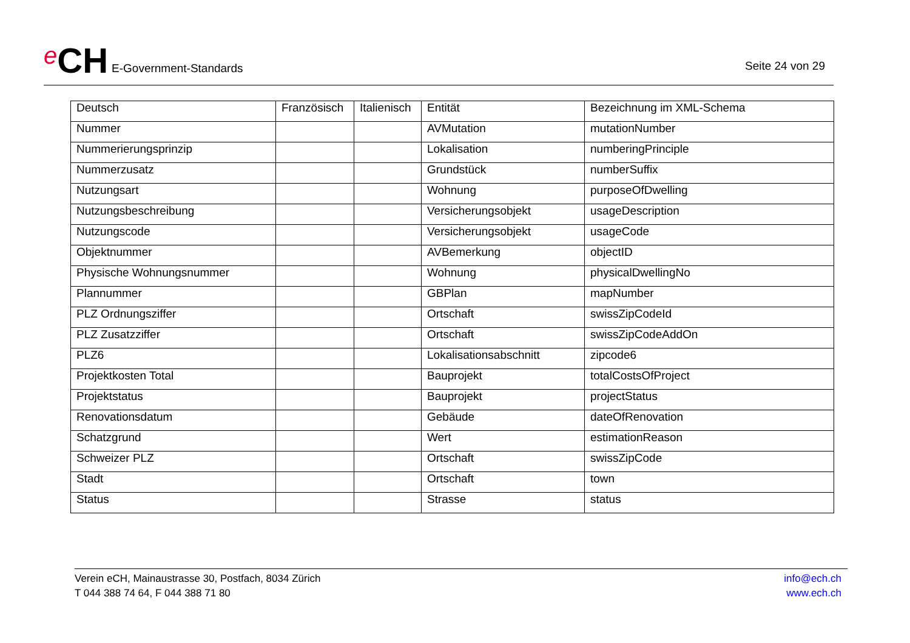e CH E-Government-Standards
Seite 24 von 29
| Deutsch | Französisch | Italienisch | Entität | Bezeichnung im XML-Schema |
| --- | --- | --- | --- | --- |
| Nummer | | | AVMutation | mutationNumber |
| Nummerierungsprinzip | | | Lokalisation | numberingPrinciple |
| Nummerzusatz | | | Grundstück | numberSuffix |
| Nutzungsart | | | Wohnung | purposeOfDwelling |
| Nutzungsbeschreibung | | | Versicherungsobjekt | usageDescription |
| Nutzungscode | | | Versicherungsobjekt | usageCode |
| Objektnummer | | | AVBemerkung | objectID |
| Physische Wohnungsnummer | | | Wohnung | physicalDwellingNo |
| Plannummer | | | GBPlan | mapNumber |
| PLZ Ordnungsziffer | | | Ortschaft | swissZipCodeId |
| PLZ Zusatzziffer | | | Ortschaft | swissZipCodeAddOn |
| PLZ6 | | | Lokalisationsabschnitt | zipcode6 |
| Projektkosten Total | | | Bauprojekt | totalCostsOfProject |
| Projektstatus | | | Bauprojekt | projectStatus |
| Renovationsdatum | | | Gebäude | dateOfRenovation |
| Schatzgrund | | | Wert | estimationReason |
| Schweizer PLZ | | | Ortschaft | swissZipCode |
| Stadt | | | Ortschaft | town |
| Status | | | Strasse | status |
Verein eCH, Mainaustrasse 30, Postfach, 8034 Zürich
T 044 388 74 64, F 044 388 71 80
info@ech.ch
www.ech.ch